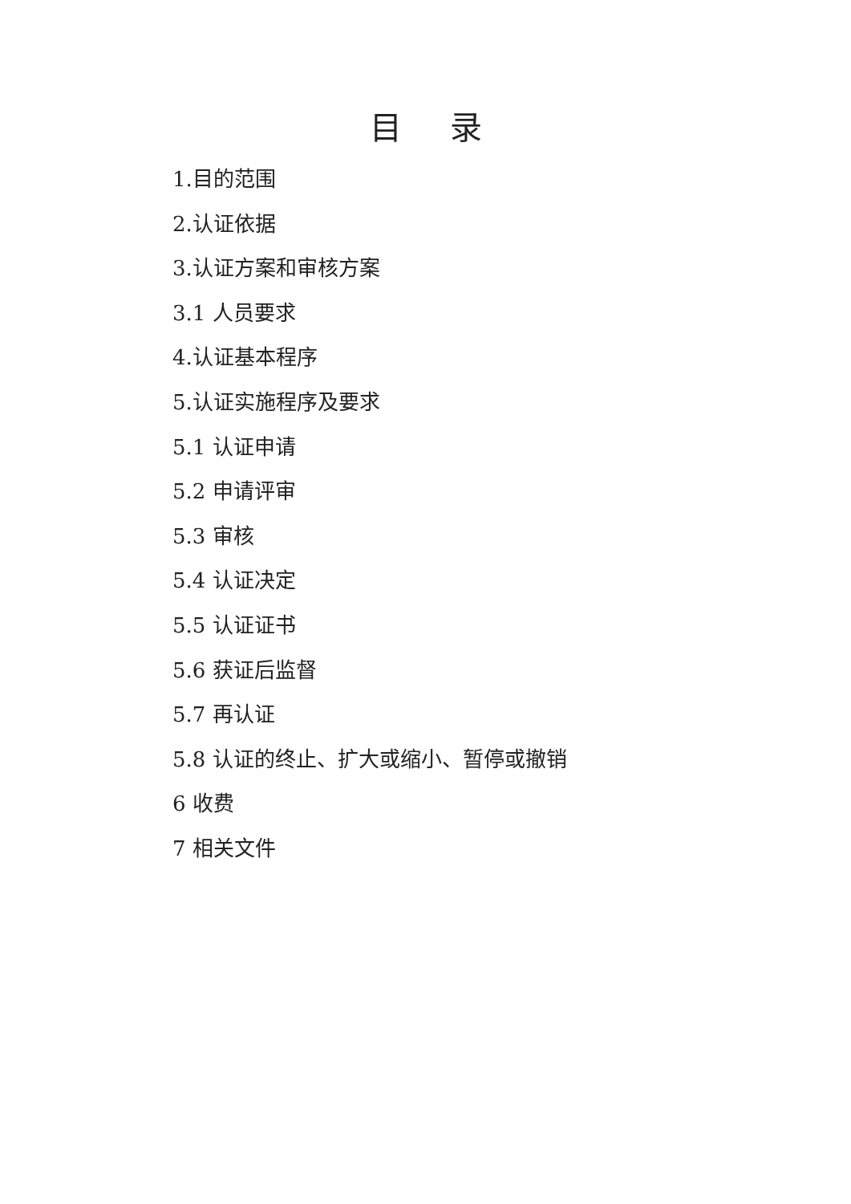目录
1.目的范围
2.认证依据
3.认证方案和审核方案
3.1 人员要求
4.认证基本程序
5.认证实施程序及要求
5.1 认证申请
5.2 申请评审
5.3 审核
5.4 认证决定
5.5 认证证书
5.6 获证后监督
5.7 再认证
5.8 认证的终止、扩大或缩小、暂停或撤销
6 收费
7 相关文件